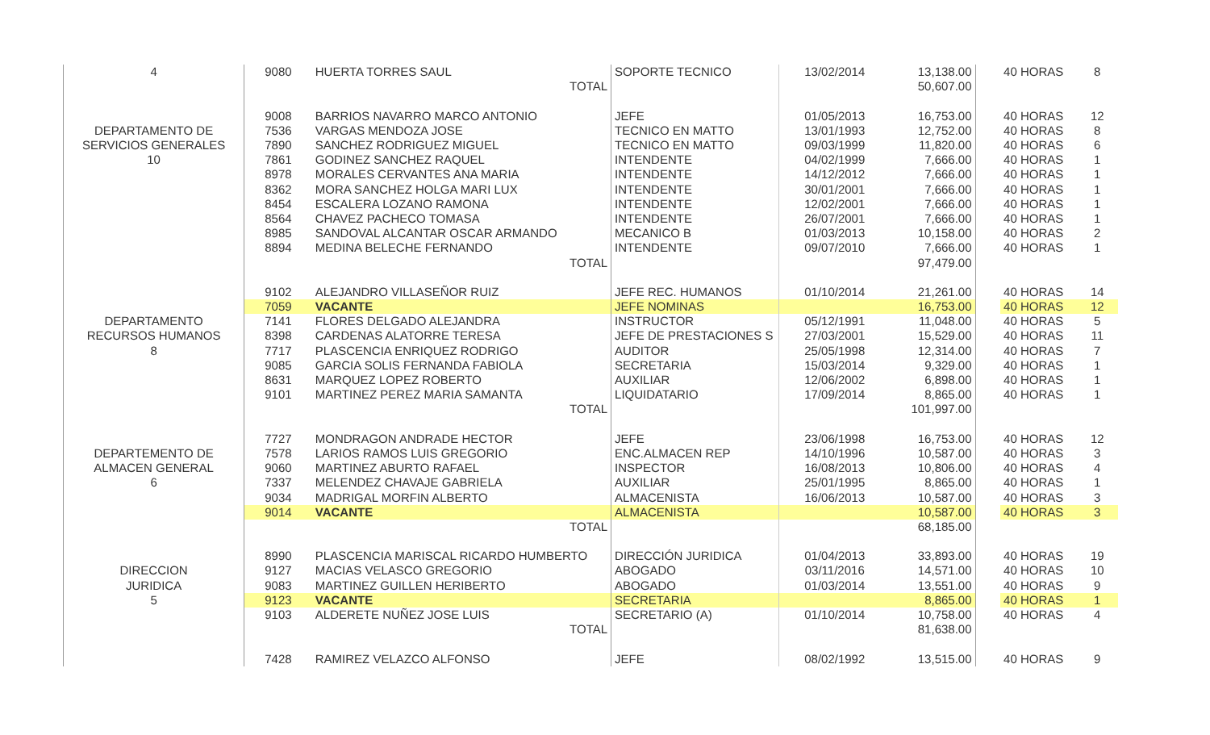| 4 | 9080 | HUERTA TORRES SAUL | SOPORTE TECNICO | 13/02/2014 | 13,138.00 | | 40 HORAS | 8 |
| | | TOTAL | | | 50,607.00 | | | |
| | 9008 | BARRIOS NAVARRO MARCO ANTONIO | JEFE | 01/05/2013 | 16,753.00 | | 40 HORAS | 12 |
| DEPARTAMENTO DE | 7536 | VARGAS MENDOZA JOSE | TECNICO EN MATTO | 13/01/1993 | 12,752.00 | | 40 HORAS | 8 |
| SERVICIOS GENERALES | 7890 | SANCHEZ RODRIGUEZ MIGUEL | TECNICO EN MATTO | 09/03/1999 | 11,820.00 | | 40 HORAS | 6 |
| 10 | 7861 | GODINEZ SANCHEZ RAQUEL | INTENDENTE | 04/02/1999 | 7,666.00 | | 40 HORAS | 1 |
| | 8978 | MORALES CERVANTES ANA MARIA | INTENDENTE | 14/12/2012 | 7,666.00 | | 40 HORAS | 1 |
| | 8362 | MORA SANCHEZ HOLGA MARI LUX | INTENDENTE | 30/01/2001 | 7,666.00 | | 40 HORAS | 1 |
| | 8454 | ESCALERA LOZANO RAMONA | INTENDENTE | 12/02/2001 | 7,666.00 | | 40 HORAS | 1 |
| | 8564 | CHAVEZ PACHECO TOMASA | INTENDENTE | 26/07/2001 | 7,666.00 | | 40 HORAS | 1 |
| | 8985 | SANDOVAL ALCANTAR OSCAR ARMANDO | MECANICO B | 01/03/2013 | 10,158.00 | | 40 HORAS | 2 |
| | 8894 | MEDINA BELECHE FERNANDO | INTENDENTE | 09/07/2010 | 7,666.00 | | 40 HORAS | 1 |
| | | TOTAL | | | 97,479.00 | | | |
| | 9102 | ALEJANDRO VILLASEÑOR RUIZ | JEFE REC. HUMANOS | 01/10/2014 | 21,261.00 | | 40 HORAS | 14 |
| | 7059 | VACANTE | JEFE NOMINAS | | 16,753.00 | | 40 HORAS | 12 |
| DEPARTAMENTO | 7141 | FLORES DELGADO ALEJANDRA | INSTRUCTOR | 05/12/1991 | 11,048.00 | | 40 HORAS | 5 |
| RECURSOS HUMANOS | 8398 | CARDENAS ALATORRE TERESA | JEFE DE PRESTACIONES S | 27/03/2001 | 15,529.00 | | 40 HORAS | 11 |
| 8 | 7717 | PLASCENCIA ENRIQUEZ RODRIGO | AUDITOR | 25/05/1998 | 12,314.00 | | 40 HORAS | 7 |
| | 9085 | GARCIA SOLIS FERNANDA FABIOLA | SECRETARIA | 15/03/2014 | 9,329.00 | | 40 HORAS | 1 |
| | 8631 | MARQUEZ LOPEZ ROBERTO | AUXILIAR | 12/06/2002 | 6,898.00 | | 40 HORAS | 1 |
| | 9101 | MARTINEZ PEREZ MARIA SAMANTA | LIQUIDATARIO | 17/09/2014 | 8,865.00 | | 40 HORAS | 1 |
| | | TOTAL | | | 101,997.00 | | | |
| | 7727 | MONDRAGON ANDRADE HECTOR | JEFE | 23/06/1998 | 16,753.00 | | 40 HORAS | 12 |
| DEPARTEMENTO DE | 7578 | LARIOS RAMOS LUIS GREGORIO | ENC.ALMACEN REP | 14/10/1996 | 10,587.00 | | 40 HORAS | 3 |
| ALMACEN GENERAL | 9060 | MARTINEZ ABURTO RAFAEL | INSPECTOR | 16/08/2013 | 10,806.00 | | 40 HORAS | 4 |
| 6 | 7337 | MELENDEZ CHAVAJE GABRIELA | AUXILIAR | 25/01/1995 | 8,865.00 | | 40 HORAS | 1 |
| | 9034 | MADRIGAL MORFIN ALBERTO | ALMACENISTA | 16/06/2013 | 10,587.00 | | 40 HORAS | 3 |
| | 9014 | VACANTE | ALMACENISTA | | 10,587.00 | | 40 HORAS | 3 |
| | | TOTAL | | | 68,185.00 | | | |
| | 8990 | PLASCENCIA MARISCAL RICARDO HUMBERTO | DIRECCIÓN JURIDICA | 01/04/2013 | 33,893.00 | | 40 HORAS | 19 |
| DIRECCION | 9127 | MACIAS VELASCO GREGORIO | ABOGADO | 03/11/2016 | 14,571.00 | | 40 HORAS | 10 |
| JURIDICA | 9083 | MARTINEZ GUILLEN HERIBERTO | ABOGADO | 01/03/2014 | 13,551.00 | | 40 HORAS | 9 |
| 5 | 9123 | VACANTE | SECRETARIA | | 8,865.00 | | 40 HORAS | 1 |
| | 9103 | ALDERETE NUÑEZ JOSE LUIS | SECRETARIO (A) | 01/10/2014 | 10,758.00 | | 40 HORAS | 4 |
| | | TOTAL | | | 81,638.00 | | | |
| | 7428 | RAMIREZ VELAZCO ALFONSO | JEFE | 08/02/1992 | 13,515.00 | | 40 HORAS | 9 |